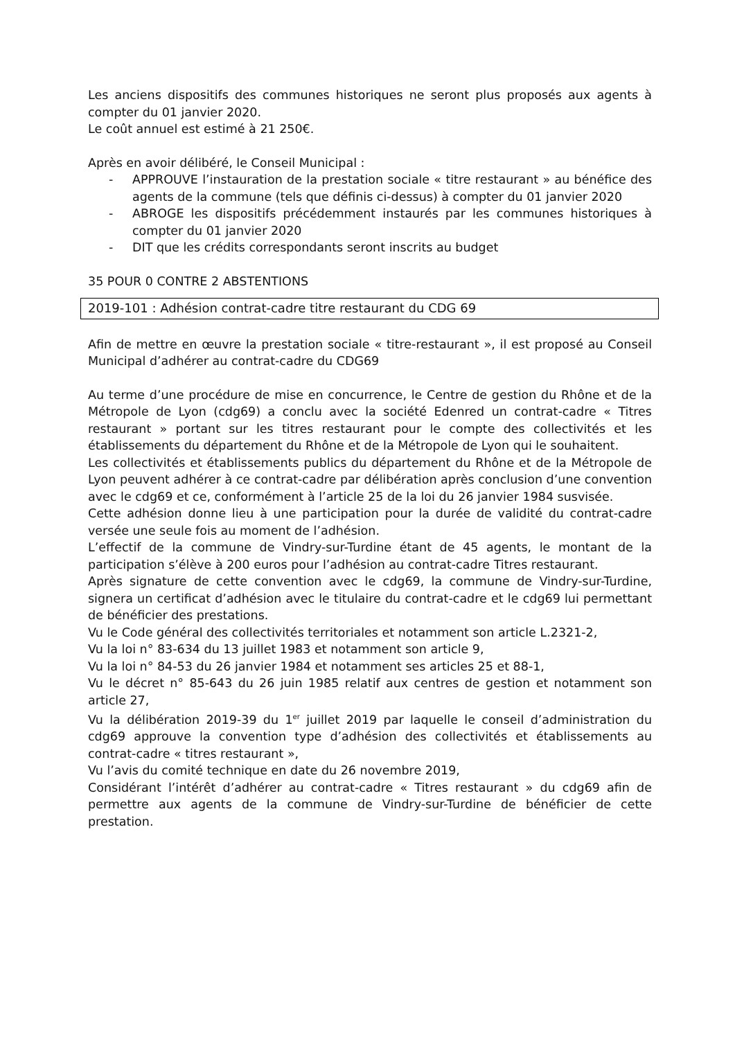Les anciens dispositifs des communes historiques ne seront plus proposés aux agents à compter du 01 janvier 2020.
Le coût annuel est estimé à 21 250€.
Après en avoir délibéré, le Conseil Municipal :
- APPROUVE l’instauration de la prestation sociale « titre restaurant » au bénéfice des agents de la commune (tels que définis ci-dessus) à compter du 01 janvier 2020
- ABROGE les dispositifs précédemment instaurés par les communes historiques à compter du 01 janvier 2020
- DIT que les crédits correspondants seront inscrits au budget
35 POUR 0 CONTRE 2 ABSTENTIONS
2019-101 : Adhésion contrat-cadre titre restaurant du CDG 69
Afin de mettre en œuvre la prestation sociale « titre-restaurant », il est proposé au Conseil Municipal d’adhérer au contrat-cadre du CDG69
Au terme d’une procédure de mise en concurrence, le Centre de gestion du Rhône et de la Métropole de Lyon (cdg69) a conclu avec la société Edenred un contrat-cadre « Titres restaurant » portant sur les titres restaurant pour le compte des collectivités et les établissements du département du Rhône et de la Métropole de Lyon qui le souhaitent.
Les collectivités et établissements publics du département du Rhône et de la Métropole de Lyon peuvent adhérer à ce contrat-cadre par délibération après conclusion d’une convention avec le cdg69 et ce, conformément à l’article 25 de la loi du 26 janvier 1984 susvisée.
Cette adhésion donne lieu à une participation pour la durée de validité du contrat-cadre versée une seule fois au moment de l’adhésion.
L’effectif de la commune de Vindry-sur-Turdine étant de 45 agents, le montant de la participation s’élève à 200 euros pour l’adhésion au contrat-cadre Titres restaurant.
Après signature de cette convention avec le cdg69, la commune de Vindry-sur-Turdine, signera un certificat d’adhésion avec le titulaire du contrat-cadre et le cdg69 lui permettant de bénéficier des prestations.
Vu le Code général des collectivités territoriales et notamment son article L.2321-2,
Vu la loi n° 83-634 du 13 juillet 1983 et notamment son article 9,
Vu la loi n° 84-53 du 26 janvier 1984 et notamment ses articles 25 et 88-1,
Vu le décret n° 85-643 du 26 juin 1985 relatif aux centres de gestion et notamment son article 27,
Vu la délibération 2019-39 du 1<sup>er</sup> juillet 2019 par laquelle le conseil d’administration du cdg69 approuve la convention type d’adhésion des collectivités et établissements au contrat-cadre « titres restaurant »,
Vu l’avis du comité technique en date du 26 novembre 2019,
Considérant l’intérêt d’adhérer au contrat-cadre « Titres restaurant » du cdg69 afin de permettre aux agents de la commune de Vindry-sur-Turdine de bénéficier de cette prestation.